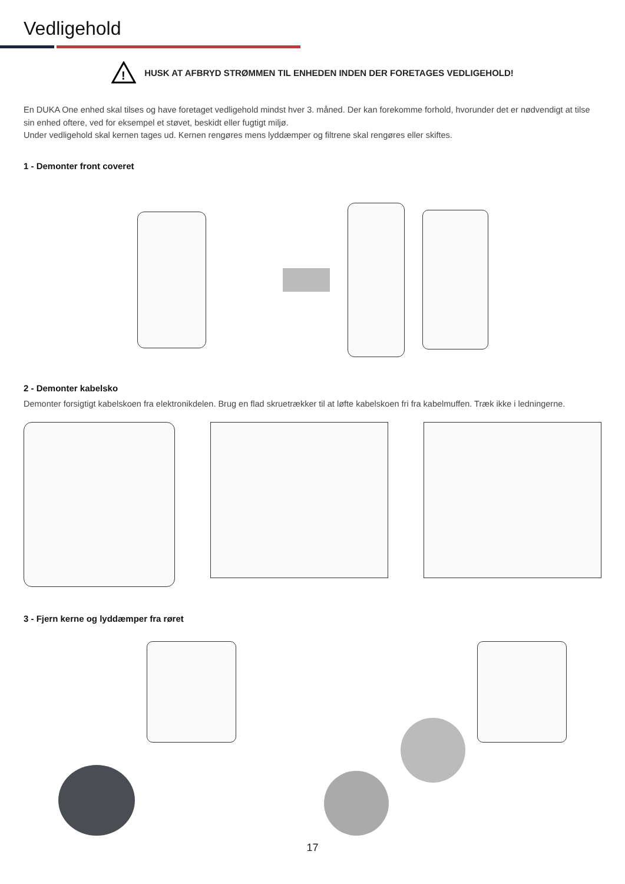Vedligehold
!
HUSK AT AFBRYD STRØMMEN TIL ENHEDEN INDEN DER FORETAGES VEDLIGEHOLD!
En DUKA One enhed skal tilses og have foretaget vedligehold mindst hver 3. måned. Der kan forekomme forhold, hvorunder det er nødvendigt at tilse sin enhed oftere, ved for eksempel et støvet, beskidt eller fugtigt miljø.
Under vedligehold skal kernen tages ud. Kernen rengøres mens lyddæmper og filtrene skal rengøres eller skiftes.
1 - Demonter front coveret
2 - Demonter kabelsko
Demonter forsigtigt kabelskoen fra elektronikdelen. Brug en flad skruetrækker til at løfte kabelskoen fri fra kabelmuffen. Træk ikke i ledningerne.
3 - Fjern kerne og lyddæmper fra røret
17